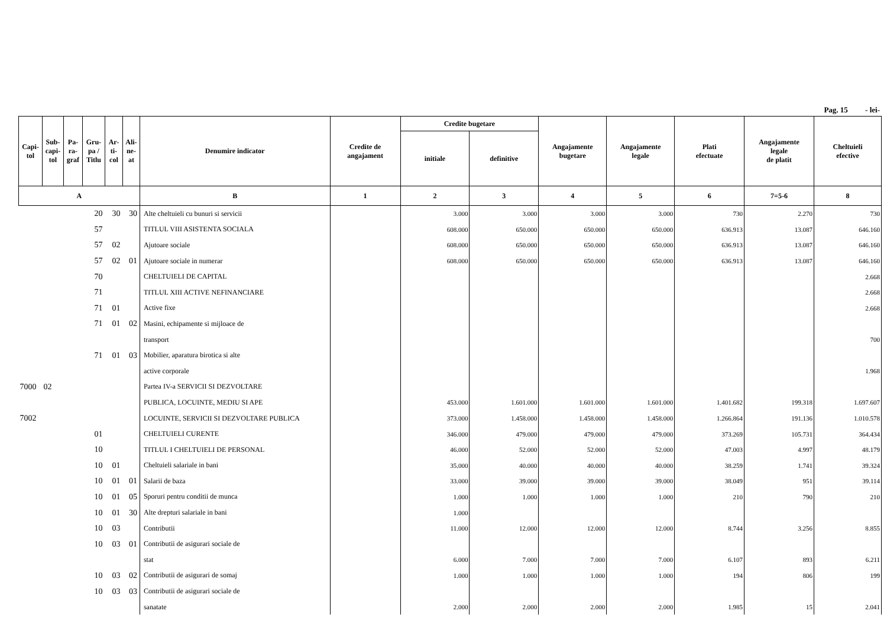Pag. 15 - lei-
| Capi- tol | Sub- capi- tol | Pa- ra- graf | Gru- pa / Titlu | Ar- ti- col | Ali- ne- at | Denumire indicator | Credite de angajament | Credite bugetare | | Angajamente bugetare | Angajamente legale | Plati efectuate | Angajamente legale de platit | Cheltuieli efective |
| --- | --- | --- | --- | --- | --- | --- | --- | --- | --- | --- | --- | --- | --- | --- |
| | | | | | | | | initiale | definitive | | | | | |
| A | | | | | | B | 1 | 2 | 3 | 4 | 5 | 6 | 7=5-6 | 8 |
| | | | 20 | 30 | 30 | Alte cheltuieli cu bunuri si servicii | | 3.000 | 3.000 | 3.000 | 3.000 | 730 | 2.270 | 730 |
| | | | 57 | | | TITLUL VIII ASISTENTA SOCIALA | | 608.000 | 650.000 | 650.000 | 650.000 | 636.913 | 13.087 | 646.160 |
| | | | 57 | 02 | | Ajutoare sociale | | 608.000 | 650.000 | 650.000 | 650.000 | 636.913 | 13.087 | 646.160 |
| | | | 57 | 02 | 01 | Ajutoare sociale in numerar | | 608.000 | 650.000 | 650.000 | 650.000 | 636.913 | 13.087 | 646.160 |
| | | | 70 | | | CHELTUIELI DE CAPITAL | | | | | | | | 2.668 |
| | | | 71 | | | TITLUL XIII ACTIVE NEFINANCIARE | | | | | | | | 2.668 |
| | | | 71 | 01 | | Active fixe | | | | | | | | 2.668 |
| | | | 71 | 01 | 02 | Masini, echipamente si mijloace de | | | | | | | | |
| | | | | | | transport | | | | | | | | 700 |
| | | | 71 | 01 | 03 | Mobilier, aparatura birotica si alte | | | | | | | | |
| | | | | | | active corporale | | | | | | | | 1.968 |
| 7000 | 02 | | | | | Partea IV-a SERVICII SI DEZVOLTARE | | | | | | | | |
| | | | | | | PUBLICA, LOCUINTE, MEDIU SI APE | | 453.000 | 1.601.000 | 1.601.000 | 1.601.000 | 1.401.682 | 199.318 | 1.697.607 |
| 7002 | | | | | | LOCUINTE, SERVICII SI DEZVOLTARE PUBLICA | | 373.000 | 1.458.000 | 1.458.000 | 1.458.000 | 1.266.864 | 191.136 | 1.010.578 |
| | | | 01 | | | CHELTUIELI CURENTE | | 346.000 | 479.000 | 479.000 | 479.000 | 373.269 | 105.731 | 364.434 |
| | | | 10 | | | TITLUL I CHELTUIELI DE PERSONAL | | 46.000 | 52.000 | 52.000 | 52.000 | 47.003 | 4.997 | 48.179 |
| | | | 10 | 01 | | Cheltuieli salariale in bani | | 35.000 | 40.000 | 40.000 | 40.000 | 38.259 | 1.741 | 39.324 |
| | | | 10 | 01 | 01 | Salarii de baza | | 33.000 | 39.000 | 39.000 | 39.000 | 38.049 | 951 | 39.114 |
| | | | 10 | 01 | 05 | Sporuri pentru conditii de munca | | 1.000 | 1.000 | 1.000 | 1.000 | 210 | 790 | 210 |
| | | | 10 | 01 | 30 | Alte drepturi salariale in bani | | 1.000 | | | | | | |
| | | | 10 | 03 | | Contributii | | 11.000 | 12.000 | 12.000 | 12.000 | 8.744 | 3.256 | 8.855 |
| | | | 10 | 03 | 01 | Contributii de asigurari sociale de | | | | | | | | |
| | | | | | | stat | | 6.000 | 7.000 | 7.000 | 7.000 | 6.107 | 893 | 6.211 |
| | | | 10 | 03 | 02 | Contributii de asigurari de somaj | | 1.000 | 1.000 | 1.000 | 1.000 | 194 | 806 | 199 |
| | | | 10 | 03 | 03 | Contributii de asigurari sociale de | | | | | | | | |
| | | | | | | sanatate | | 2.000 | 2.000 | 2.000 | 2.000 | 1.985 | 15 | 2.041 |